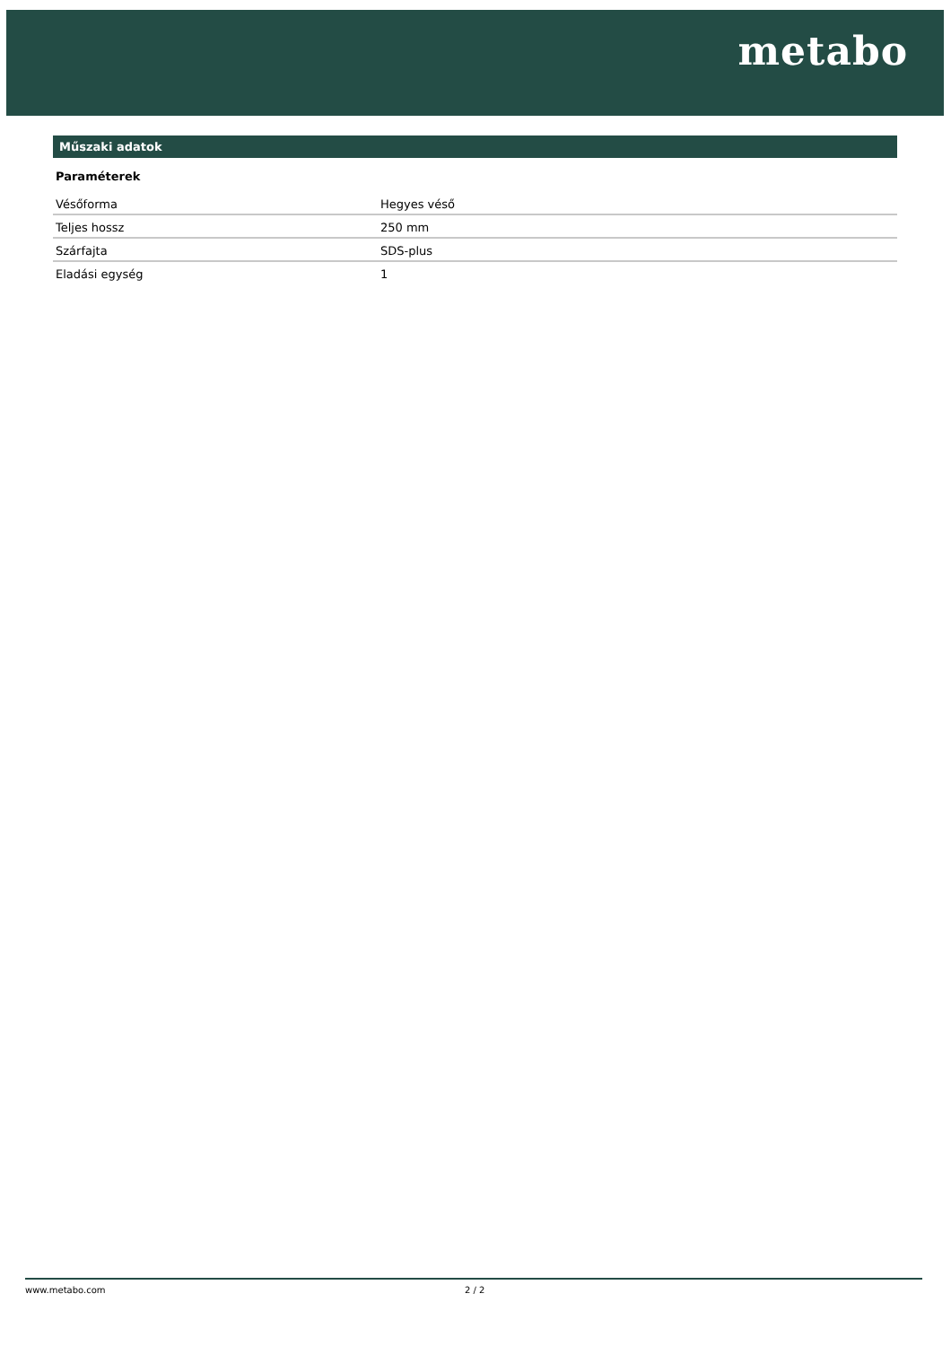metabo
Műszaki adatok
Paraméterek
| Vésőforma | Hegyes véső |
| Teljes hossz | 250 mm |
| Szárfajta | SDS-plus |
| Eladási egység | 1 |
www.metabo.com 2 / 2